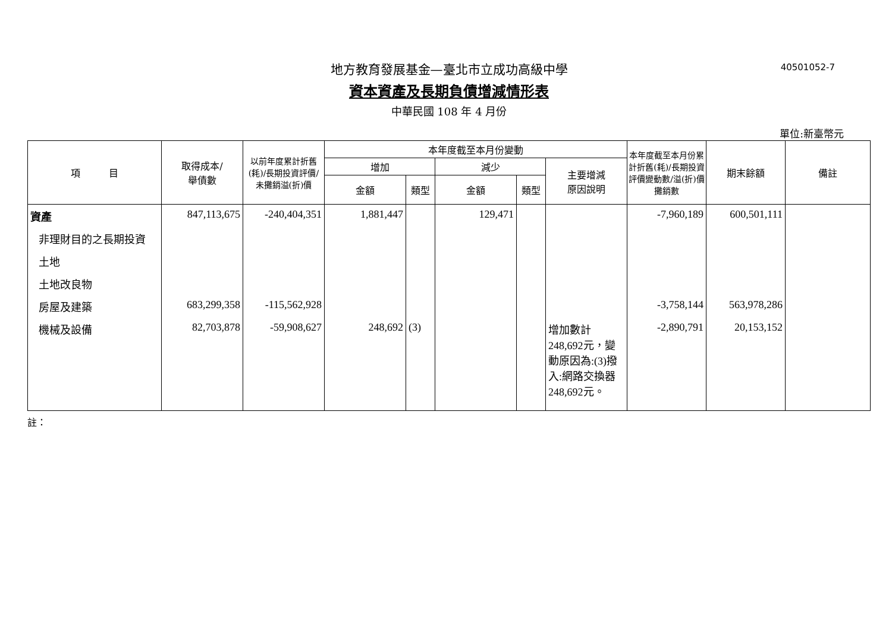地方教育發展基金—臺北市立成功高級中學 40501052-7
資本資產及長期負債增減情形表
中華民國 108 年 4 月份
單位:新臺幣元
| 項 目 | 取得成本/ 舉債數 | 以前年度累計折舊(耗)/長期投資評價/未攤銷溢(折)價 | 本年度截至本月份變動 | | | | | 本年度截至本月份累計折舊(耗)/長期投資評價變動數/溢(折)價攤銷數 | 期末餘額 | 備註 |
| --- | --- | --- | --- | --- | --- | --- | --- | --- | --- | --- |
| | | | 增加 | | 減少 | | 主要增減 原因說明 | | | |
| | | | 金額 | 類型 | 金額 | 類型 | | | | |
| 資產 | 847,113,675 | -240,404,351 | 1,881,447 | | 129,471 | | | -7,960,189 | 600,501,111 | |
| 非理財目的之長期投資 | | | | | | | | | | |
| 土地 | | | | | | | | | | |
| 土地改良物 | | | | | | | | | | |
| 房屋及建築 | 683,299,358 | -115,562,928 | | | | | | -3,758,144 | 563,978,286 | |
| 機械及設備 | 82,703,878 | -59,908,627 | 248,692 | (3) | | | 增加數計248,692元，變動原因為:(3)撥入:網路交換器248,692元。 | -2,890,791 | 20,153,152 | |
註：